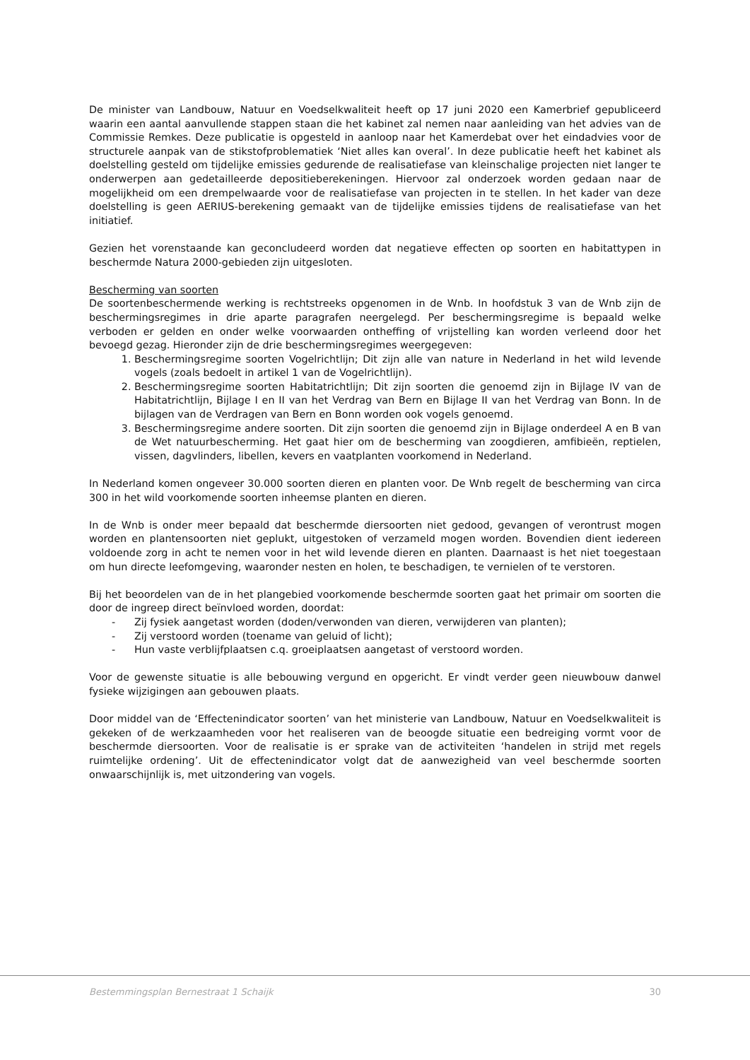De minister van Landbouw, Natuur en Voedselkwaliteit heeft op 17 juni 2020 een Kamerbrief gepubliceerd waarin een aantal aanvullende stappen staan die het kabinet zal nemen naar aanleiding van het advies van de Commissie Remkes. Deze publicatie is opgesteld in aanloop naar het Kamerdebat over het eindadvies voor de structurele aanpak van de stikstofproblematiek ‘Niet alles kan overal’. In deze publicatie heeft het kabinet als doelstelling gesteld om tijdelijke emissies gedurende de realisatiefase van kleinschalige projecten niet langer te onderwerpen aan gedetailleerde depositieberekeningen. Hiervoor zal onderzoek worden gedaan naar de mogelijkheid om een drempelwaarde voor de realisatiefase van projecten in te stellen. In het kader van deze doelstelling is geen AERIUS-berekening gemaakt van de tijdelijke emissies tijdens de realisatiefase van het initiatief.
Gezien het vorenstaande kan geconcludeerd worden dat negatieve effecten op soorten en habitattypen in beschermde Natura 2000-gebieden zijn uitgesloten.
Bescherming van soorten
De soortenbeschermende werking is rechtstreeks opgenomen in de Wnb. In hoofdstuk 3 van de Wnb zijn de beschermingsregimes in drie aparte paragrafen neergelegd. Per beschermingsregime is bepaald welke verboden er gelden en onder welke voorwaarden ontheffing of vrijstelling kan worden verleend door het bevoegd gezag. Hieronder zijn de drie beschermingsregimes weergegeven:
1. Beschermingsregime soorten Vogelrichtlijn; Dit zijn alle van nature in Nederland in het wild levende vogels (zoals bedoelt in artikel 1 van de Vogelrichtlijn).
2. Beschermingsregime soorten Habitatrichtlijn; Dit zijn soorten die genoemd zijn in Bijlage IV van de Habitatrichtlijn, Bijlage I en II van het Verdrag van Bern en Bijlage II van het Verdrag van Bonn. In de bijlagen van de Verdragen van Bern en Bonn worden ook vogels genoemd.
3. Beschermingsregime andere soorten. Dit zijn soorten die genoemd zijn in Bijlage onderdeel A en B van de Wet natuurbescherming. Het gaat hier om de bescherming van zoogdieren, amfibieën, reptielen, vissen, dagvlinders, libellen, kevers en vaatplanten voorkomend in Nederland.
In Nederland komen ongeveer 30.000 soorten dieren en planten voor. De Wnb regelt de bescherming van circa 300 in het wild voorkomende soorten inheemse planten en dieren.
In de Wnb is onder meer bepaald dat beschermde diersoorten niet gedood, gevangen of verontrust mogen worden en plantensoorten niet geplukt, uitgestoken of verzameld mogen worden. Bovendien dient iedereen voldoende zorg in acht te nemen voor in het wild levende dieren en planten. Daarnaast is het niet toegestaan om hun directe leefomgeving, waaronder nesten en holen, te beschadigen, te vernielen of te verstoren.
Bij het beoordelen van de in het plangebied voorkomende beschermde soorten gaat het primair om soorten die door de ingreep direct beïnvloed worden, doordat:
- Zij fysiek aangetast worden (doden/verwonden van dieren, verwijderen van planten);
- Zij verstoord worden (toename van geluid of licht);
- Hun vaste verblijfplaatsen c.q. groeiplaatsen aangetast of verstoord worden.
Voor de gewenste situatie is alle bebouwing vergund en opgericht. Er vindt verder geen nieuwbouw danwel fysieke wijzigingen aan gebouwen plaats.
Door middel van de ‘Effectenindicator soorten’ van het ministerie van Landbouw, Natuur en Voedselkwaliteit is gekeken of de werkzaamheden voor het realiseren van de beoogde situatie een bedreiging vormt voor de beschermde diersoorten. Voor de realisatie is er sprake van de activiteiten ‘handelen in strijd met regels ruimtelijke ordening’. Uit de effectenindicator volgt dat de aanwezigheid van veel beschermde soorten onwaarschijnlijk is, met uitzondering van vogels.
Bestemmingsplan Bernestraat 1 Schaijk 30